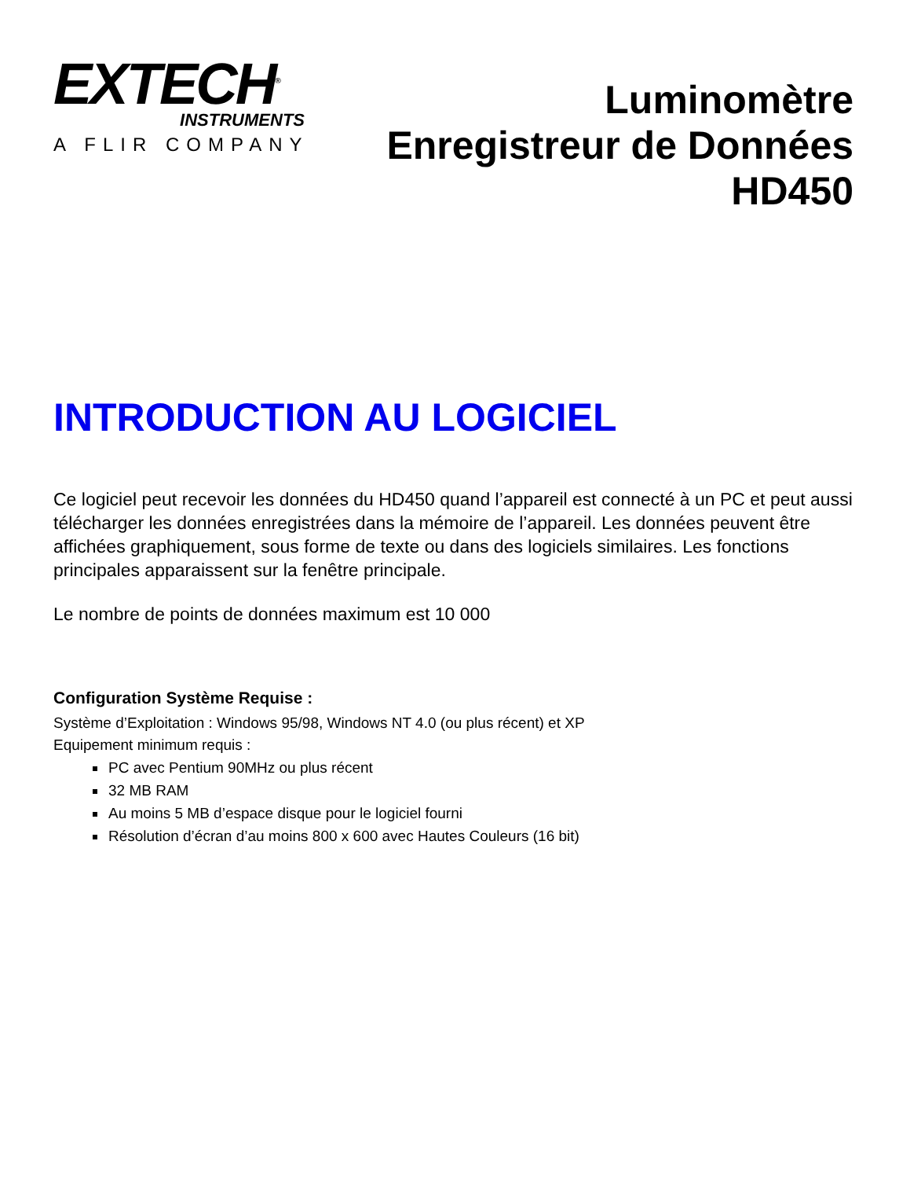EXTECH<sup>®</sup>
INSTRUMENTS
A FLIR COMPANY
Luminomètre
Enregistreur de Données
HD450
INTRODUCTION AU LOGICIEL
Ce logiciel peut recevoir les données du HD450 quand l’appareil est connecté à un PC et peut aussi télécharger les données enregistrées dans la mémoire de l’appareil. Les données peuvent être affichées graphiquement, sous forme de texte ou dans des logiciels similaires. Les fonctions principales apparaissent sur la fenêtre principale.
Le nombre de points de données maximum est 10 000
Configuration Système Requise :
Système d’Exploitation : Windows 95/98, Windows NT 4.0 (ou plus récent) et XP
Equipement minimum requis :
PC avec Pentium 90MHz ou plus récent
32 MB RAM
Au moins 5 MB d’espace disque pour le logiciel fourni
Résolution d’écran d’au moins 800 x 600 avec Hautes Couleurs (16 bit)